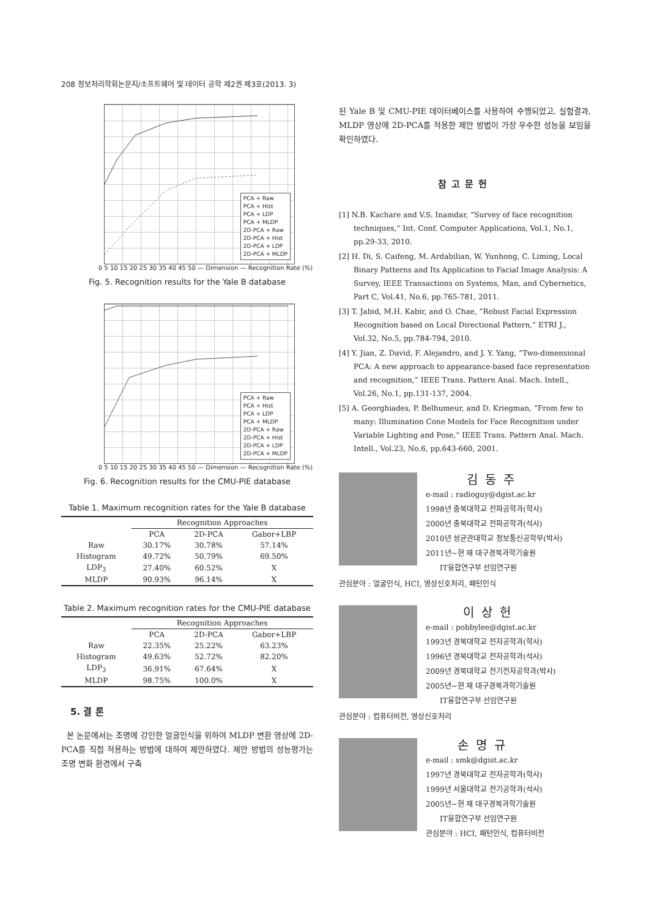208 정보처리학회논문지/소프트웨어 및 데이터 공학 제2권 제3호(2013. 3)
PCA + Raw
PCA + Hist
PCA + LDP
PCA + MLDP
2D-PCA + Raw
2D-PCA + Hist
2D-PCA + LDP
2D-PCA + MLDP
0 5 10 15 20 25 30 35 40 45 50 — Dimension — Recognition Rate (%)
Fig. 5. Recognition results for the Yale B database
PCA + Raw
PCA + Hist
PCA + LDP
PCA + MLDP
2D-PCA + Raw
2D-PCA + Hist
2D-PCA + LDP
2D-PCA + MLDP
0 5 10 15 20 25 30 35 40 45 50 — Dimension — Recognition Rate (%)
Fig. 6. Recognition results for the CMU-PIE database
Table 1. Maximum recognition rates for the Yale B database
| | Recognition Approaches | | |
| --- | --- | --- | --- |
| | PCA | 2D-PCA | Gabor+LBP |
| Raw | 30.17% | 30.78% | 57.14% |
| Histogram | 49.72% | 50.79% | 69.50% |
| LDP<sub>3</sub> | 27.40% | 60.52% | X |
| MLDP | 90.93% | 96.14% | X |
Table 2. Maximum recognition rates for the CMU-PIE database
| | Recognition Approaches | | |
| --- | --- | --- | --- |
| | PCA | 2D-PCA | Gabor+LBP |
| Raw | 22.35% | 25.22% | 63.23% |
| Histogram | 49.63% | 52.72% | 82.20% |
| LDP<sub>3</sub> | 36.91% | 67.64% | X |
| MLDP | 98.75% | 100.0% | X |
5. 결 론
본 논문에서는 조명에 강인한 얼굴인식을 위하여 MLDP 변환 영상에 2D-PCA를 직접 적용하는 방법에 대하여 제안하였다. 제안 방법의 성능평가는 조명 변화 환경에서 구축
된 Yale B 및 CMU-PIE 데이터베이스를 사용하여 수행되었고, 실험결과, MLDP 영상에 2D-PCA를 적용한 제안 방법이 가장 우수한 성능을 보임을 확인하였다.
참고문헌
[1] N.B. Kachare and V.S. Inamdar, “Survey of face recognition techniques,” Int. Conf. Computer Applications, Vol.1, No.1, pp.29-33, 2010.
[2] H. Di, S. Caifeng, M. Ardabilian, W. Yunhong, C. Liming, Local Binary Patterns and Its Application to Facial Image Analysis: A Survey, IEEE Transactions on Systems, Man, and Cybernetics, Part C, Vol.41, No.6, pp.765-781, 2011.
[3] T. Jabid, M.H. Kabir, and O. Chae, “Robust Facial Expression Recognition based on Local Directional Pattern,” ETRI J., Vol.32, No.5, pp.784-794, 2010.
[4] Y. Jian, Z. David, F. Alejandro, and J. Y. Yang, “Two-dimensional PCA: A new approach to appearance-based face representation and recognition,” IEEE Trans. Pattern Anal. Mach. Intell., Vol.26, No.1, pp.131-137, 2004.
[5] A. Georghiades, P. Belhumeur, and D. Kriegman, “From few to many: Illumination Cone Models for Face Recognition under Variable Lighting and Pose,” IEEE Trans. Pattern Anal. Mach. Intell., Vol.23, No.6, pp.643-660, 2001.
김동주
e-mail : radioguy@dgist.ac.kr
1998년 충북대학교 전파공학과(학사)
2000년 충북대학교 전파공학과(석사)
2010년 성균관대학교 정보통신공학부(박사)
2011년~현 재 대구경북과학기술원
IT융합연구부 선임연구원
관심분야 : 얼굴인식, HCI, 영상신호처리, 패턴인식
이상헌
e-mail : pobbylee@dgist.ac.kr
1993년 경북대학교 전자공학과(학사)
1996년 경북대학교 전자공학과(석사)
2009년 경북대학교 전기전자공학과(박사)
2005년~현 재 대구경북과학기술원
IT융합연구부 선임연구원
관심분야 : 컴퓨터비전, 영상신호처리
손명규
e-mail : smk@dgist.ac.kr
1997년 경북대학교 전자공학과(학사)
1999년 서울대학교 전기공학과(석사)
2005년~현 재 대구경북과학기술원
IT융합연구부 선임연구원
관심분야 : HCI, 패턴인식, 컴퓨터비전